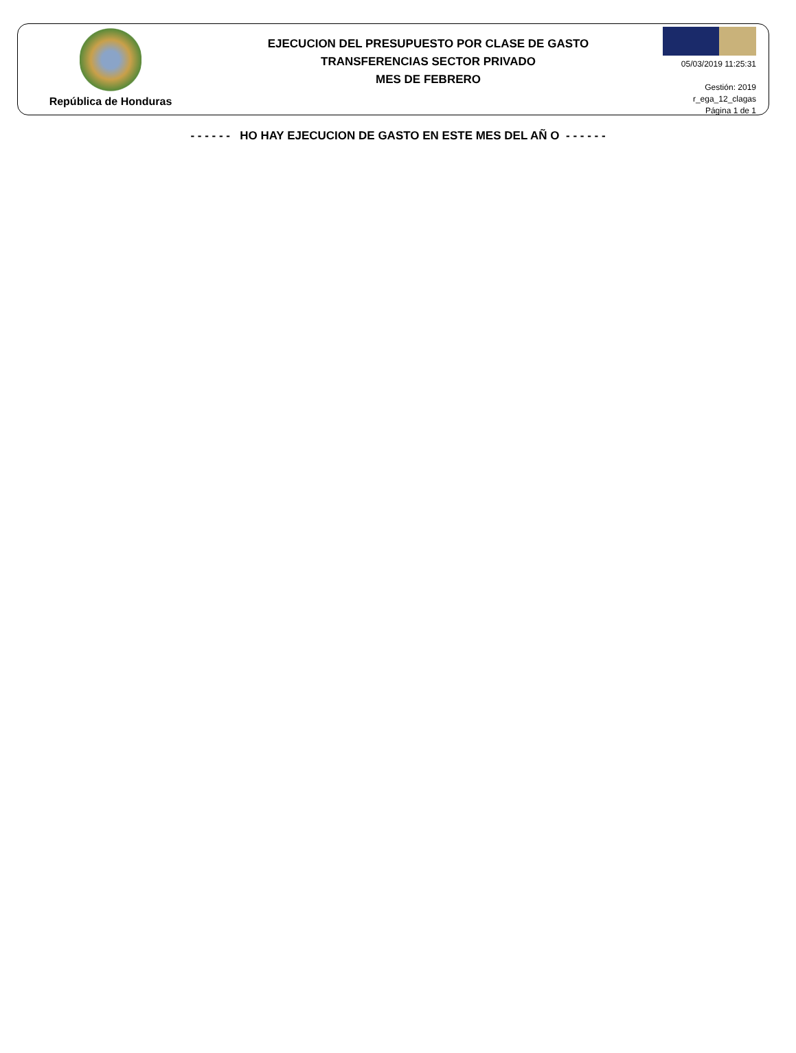República de Honduras
EJECUCION DEL PRESUPUESTO POR CLASE DE GASTO
TRANSFERENCIAS SECTOR PRIVADO
MES DE FEBRERO
05/03/2019 11:25:31
Gestión: 2019
r_ega_12_clagas
Página 1 de 1
- - - - - - HO HAY EJECUCION DE GASTO EN ESTE MES DEL AÑ O - - - - - -